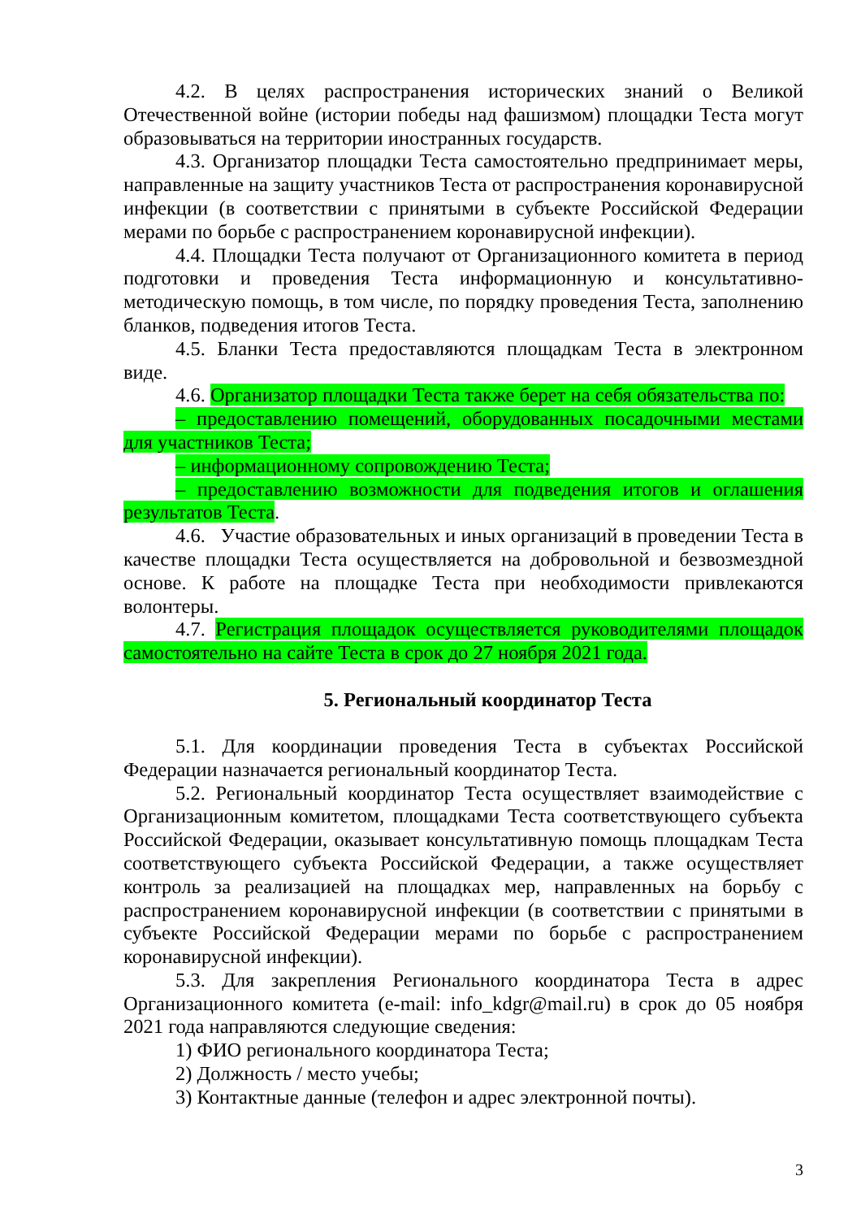4.2. В целях распространения исторических знаний о Великой Отечественной войне (истории победы над фашизмом) площадки Теста могут образовываться на территории иностранных государств.
4.3. Организатор площадки Теста самостоятельно предпринимает меры, направленные на защиту участников Теста от распространения коронавирусной инфекции (в соответствии с принятыми в субъекте Российской Федерации мерами по борьбе с распространением коронавирусной инфекции).
4.4. Площадки Теста получают от Организационного комитета в период подготовки и проведения Теста информационную и консультативно-методическую помощь, в том числе, по порядку проведения Теста, заполнению бланков, подведения итогов Теста.
4.5. Бланки Теста предоставляются площадкам Теста в электронном виде.
4.6. Организатор площадки Теста также берет на себя обязательства по:
– предоставлению помещений, оборудованных посадочными местами для участников Теста;
– информационному сопровождению Теста;
– предоставлению возможности для подведения итогов и оглашения результатов Теста.
4.6. Участие образовательных и иных организаций в проведении Теста в качестве площадки Теста осуществляется на добровольной и безвозмездной основе. К работе на площадке Теста при необходимости привлекаются волонтеры.
4.7. Регистрация площадок осуществляется руководителями площадок самостоятельно на сайте Теста в срок до 27 ноября 2021 года.
5. Региональный координатор Теста
5.1. Для координации проведения Теста в субъектах Российской Федерации назначается региональный координатор Теста.
5.2. Региональный координатор Теста осуществляет взаимодействие с Организационным комитетом, площадками Теста соответствующего субъекта Российской Федерации, оказывает консультативную помощь площадкам Теста соответствующего субъекта Российской Федерации, а также осуществляет контроль за реализацией на площадках мер, направленных на борьбу с распространением коронавирусной инфекции (в соответствии с принятыми в субъекте Российской Федерации мерами по борьбе с распространением коронавирусной инфекции).
5.3. Для закрепления Регионального координатора Теста в адрес Организационного комитета (e-mail: info_kdgr@mail.ru) в срок до 05 ноября 2021 года направляются следующие сведения:
1) ФИО регионального координатора Теста;
2) Должность / место учебы;
3) Контактные данные (телефон и адрес электронной почты).
3